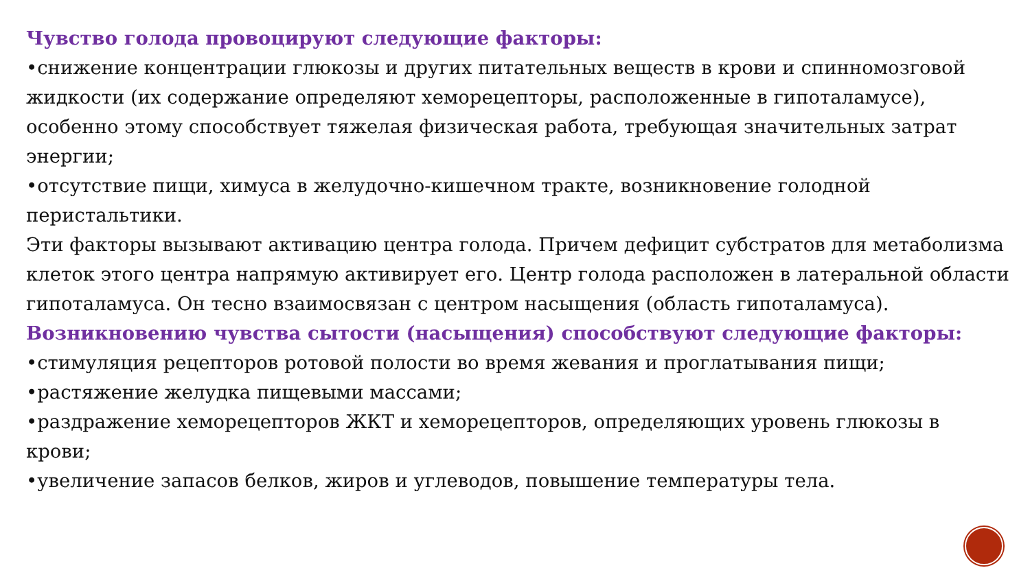Чувство голода провоцируют следующие факторы:
•снижение концентрации глюкозы и других питательных веществ в крови и спинномозговой жидкости (их содержание определяют хеморецепторы, расположенные в гипоталамусе), особенно этому способствует тяжелая физическая работа, требующая значительных затрат энергии;
•отсутствие пищи, химуса в желудочно-кишечном тракте, возникновение голодной перистальтики.
Эти факторы вызывают активацию центра голода. Причем дефицит субстратов для метаболизма клеток этого центра напрямую активирует его. Центр голода расположен в латеральной области гипоталамуса. Он тесно взаимосвязан с центром насыщения (область гипоталамуса).
Возникновению чувства сытости (насыщения) способствуют следующие факторы:
•стимуляция рецепторов ротовой полости во время жевания и проглатывания пищи;
•растяжение желудка пищевыми массами;
•раздражение хеморецепторов ЖКТ и хеморецепторов, определяющих уровень глюкозы в крови;
•увеличение запасов белков, жиров и углеводов, повышение температуры тела.